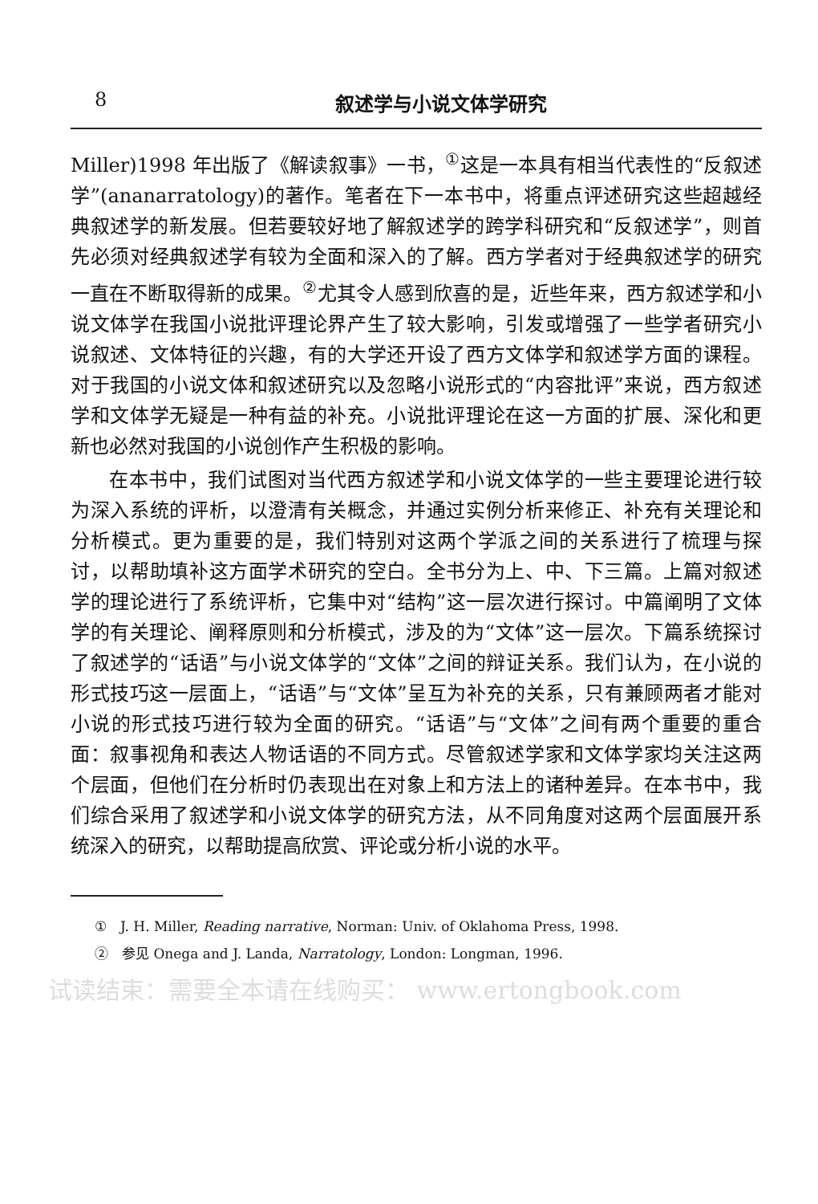8 叙述学与小说文体学研究
Miller)1998 年出版了《解读叙事》一书，<sup>①</sup>这是一本具有相当代表性的“反叙述学”(ananarratology)的著作。笔者在下一本书中，将重点评述研究这些超越经典叙述学的新发展。但若要较好地了解叙述学的跨学科研究和“反叙述学”，则首先必须对经典叙述学有较为全面和深入的了解。西方学者对于经典叙述学的研究一直在不断取得新的成果。<sup>②</sup>尤其令人感到欣喜的是，近些年来，西方叙述学和小说文体学在我国小说批评理论界产生了较大影响，引发或增强了一些学者研究小说叙述、文体特征的兴趣，有的大学还开设了西方文体学和叙述学方面的课程。对于我国的小说文体和叙述研究以及忽略小说形式的“内容批评”来说，西方叙述学和文体学无疑是一种有益的补充。小说批评理论在这一方面的扩展、深化和更新也必然对我国的小说创作产生积极的影响。
在本书中，我们试图对当代西方叙述学和小说文体学的一些主要理论进行较为深入系统的评析，以澄清有关概念，并通过实例分析来修正、补充有关理论和分析模式。更为重要的是，我们特别对这两个学派之间的关系进行了梳理与探讨，以帮助填补这方面学术研究的空白。全书分为上、中、下三篇。上篇对叙述学的理论进行了系统评析，它集中对“结构”这一层次进行探讨。中篇阐明了文体学的有关理论、阐释原则和分析模式，涉及的为“文体”这一层次。下篇系统探讨了叙述学的“话语”与小说文体学的“文体”之间的辩证关系。我们认为，在小说的形式技巧这一层面上，“话语”与“文体”呈互为补充的关系，只有兼顾两者才能对小说的形式技巧进行较为全面的研究。“话语”与“文体”之间有两个重要的重合面：叙事视角和表达人物话语的不同方式。尽管叙述学家和文体学家均关注这两个层面，但他们在分析时仍表现出在对象上和方法上的诸种差异。在本书中，我们综合采用了叙述学和小说文体学的研究方法，从不同角度对这两个层面展开系统深入的研究，以帮助提高欣赏、评论或分析小说的水平。
①　J. H. Miller, Reading narrative, Norman: Univ. of Oklahoma Press, 1998.
②　参见 Onega and J. Landa, Narratology, London: Longman, 1996.
试读结束：需要全本请在线购买： www.ertongbook.com